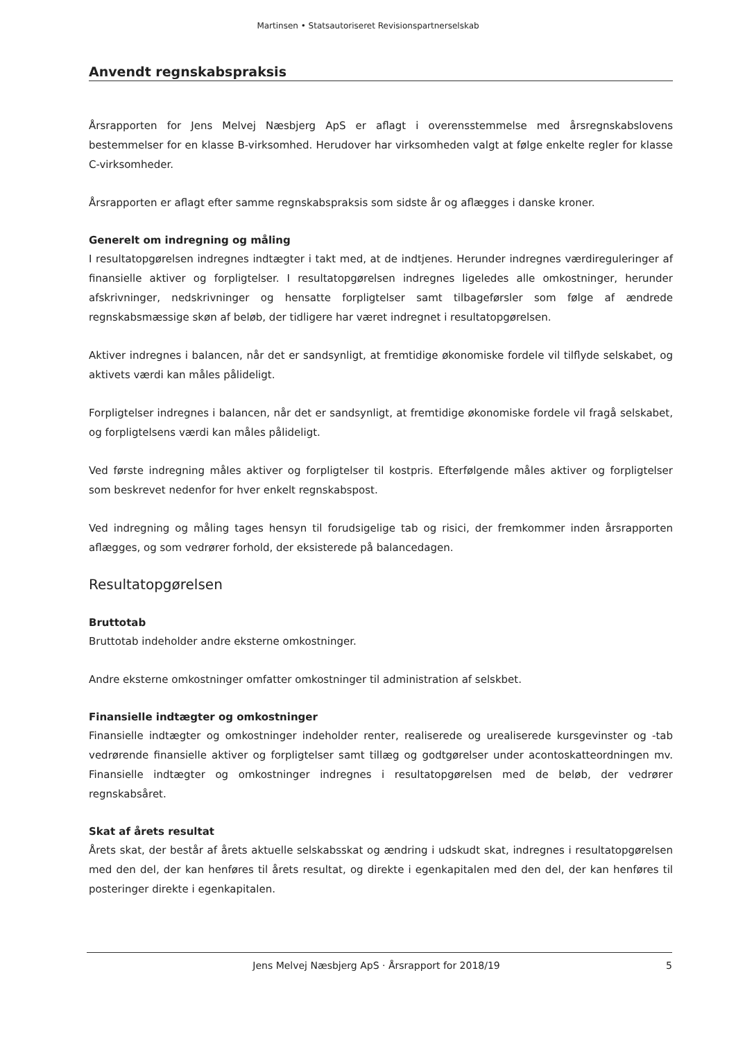Martinsen • Statsautoriseret Revisionspartnerselskab
Anvendt regnskabspraksis
Årsrapporten for Jens Melvej Næsbjerg ApS er aflagt i overensstemmelse med årsregnskabslovens bestemmelser for en klasse B-virksomhed. Herudover har virksomheden valgt at følge enkelte regler for klasse C-virksomheder.
Årsrapporten er aflagt efter samme regnskabspraksis som sidste år og aflægges i danske kroner.
Generelt om indregning og måling
I resultatopgørelsen indregnes indtægter i takt med, at de indtjenes. Herunder indregnes værdireguleringer af finansielle aktiver og forpligtelser. I resultatopgørelsen indregnes ligeledes alle omkostninger, herunder afskrivninger, nedskrivninger og hensatte forpligtelser samt tilbageførsler som følge af ændrede regnskabsmæssige skøn af beløb, der tidligere har været indregnet i resultatopgørelsen.
Aktiver indregnes i balancen, når det er sandsynligt, at fremtidige økonomiske fordele vil tilflyde selskabet, og aktivets værdi kan måles pålideligt.
Forpligtelser indregnes i balancen, når det er sandsynligt, at fremtidige økonomiske fordele vil fragå selskabet, og forpligtelsens værdi kan måles pålideligt.
Ved første indregning måles aktiver og forpligtelser til kostpris. Efterfølgende måles aktiver og forpligtelser som beskrevet nedenfor for hver enkelt regnskabspost.
Ved indregning og måling tages hensyn til forudsigelige tab og risici, der fremkommer inden årsrapporten aflægges, og som vedrører forhold, der eksisterede på balancedagen.
Resultatopgørelsen
Bruttotab
Bruttotab indeholder andre eksterne omkostninger.
Andre eksterne omkostninger omfatter omkostninger til administration af selskbet.
Finansielle indtægter og omkostninger
Finansielle indtægter og omkostninger indeholder renter, realiserede og urealiserede kursgevinster og -tab vedrørende finansielle aktiver og forpligtelser samt tillæg og godtgørelser under acontoskatteordningen mv. Finansielle indtægter og omkostninger indregnes i resultatopgørelsen med de beløb, der vedrører regnskabsåret.
Skat af årets resultat
Årets skat, der består af årets aktuelle selskabsskat og ændring i udskudt skat, indregnes i resultatopgørelsen med den del, der kan henføres til årets resultat, og direkte i egenkapitalen med den del, der kan henføres til posteringer direkte i egenkapitalen.
Jens Melvej Næsbjerg ApS · Årsrapport for 2018/19 5